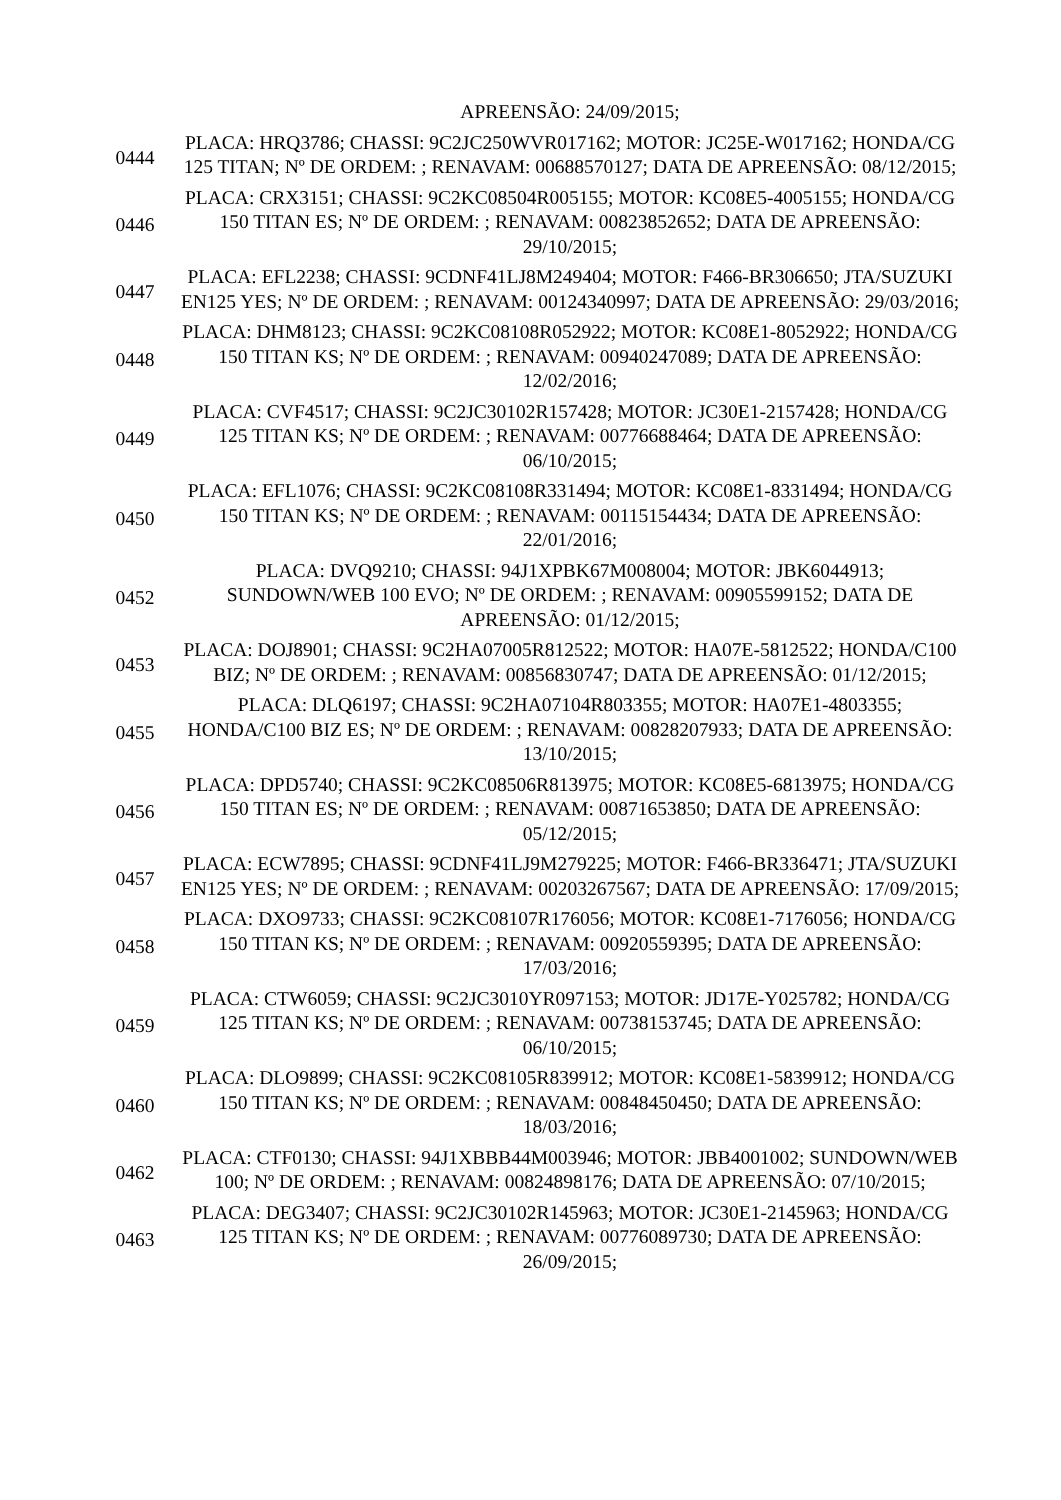| | APREENSÃO: 24/09/2015; |
| 0444 | PLACA: HRQ3786; CHASSI: 9C2JC250WVR017162; MOTOR: JC25E-W017162; HONDA/CG 125 TITAN; Nº DE ORDEM: ; RENAVAM: 00688570127; DATA DE APREENSÃO: 08/12/2015; |
| 0446 | PLACA: CRX3151; CHASSI: 9C2KC08504R005155; MOTOR: KC08E5-4005155; HONDA/CG 150 TITAN ES; Nº DE ORDEM: ; RENAVAM: 00823852652; DATA DE APREENSÃO: 29/10/2015; |
| 0447 | PLACA: EFL2238; CHASSI: 9CDNF41LJ8M249404; MOTOR: F466-BR306650; JTA/SUZUKI EN125 YES; Nº DE ORDEM: ; RENAVAM: 00124340997; DATA DE APREENSÃO: 29/03/2016; |
| 0448 | PLACA: DHM8123; CHASSI: 9C2KC08108R052922; MOTOR: KC08E1-8052922; HONDA/CG 150 TITAN KS; Nº DE ORDEM: ; RENAVAM: 00940247089; DATA DE APREENSÃO: 12/02/2016; |
| 0449 | PLACA: CVF4517; CHASSI: 9C2JC30102R157428; MOTOR: JC30E1-2157428; HONDA/CG 125 TITAN KS; Nº DE ORDEM: ; RENAVAM: 00776688464; DATA DE APREENSÃO: 06/10/2015; |
| 0450 | PLACA: EFL1076; CHASSI: 9C2KC08108R331494; MOTOR: KC08E1-8331494; HONDA/CG 150 TITAN KS; Nº DE ORDEM: ; RENAVAM: 00115154434; DATA DE APREENSÃO: 22/01/2016; |
| 0452 | PLACA: DVQ9210; CHASSI: 94J1XPBK67M008004; MOTOR: JBK6044913; SUNDOWN/WEB 100 EVO; Nº DE ORDEM: ; RENAVAM: 00905599152; DATA DE APREENSÃO: 01/12/2015; |
| 0453 | PLACA: DOJ8901; CHASSI: 9C2HA07005R812522; MOTOR: HA07E-5812522; HONDA/C100 BIZ; Nº DE ORDEM: ; RENAVAM: 00856830747; DATA DE APREENSÃO: 01/12/2015; |
| 0455 | PLACA: DLQ6197; CHASSI: 9C2HA07104R803355; MOTOR: HA07E1-4803355; HONDA/C100 BIZ ES; Nº DE ORDEM: ; RENAVAM: 00828207933; DATA DE APREENSÃO: 13/10/2015; |
| 0456 | PLACA: DPD5740; CHASSI: 9C2KC08506R813975; MOTOR: KC08E5-6813975; HONDA/CG 150 TITAN ES; Nº DE ORDEM: ; RENAVAM: 00871653850; DATA DE APREENSÃO: 05/12/2015; |
| 0457 | PLACA: ECW7895; CHASSI: 9CDNF41LJ9M279225; MOTOR: F466-BR336471; JTA/SUZUKI EN125 YES; Nº DE ORDEM: ; RENAVAM: 00203267567; DATA DE APREENSÃO: 17/09/2015; |
| 0458 | PLACA: DXO9733; CHASSI: 9C2KC08107R176056; MOTOR: KC08E1-7176056; HONDA/CG 150 TITAN KS; Nº DE ORDEM: ; RENAVAM: 00920559395; DATA DE APREENSÃO: 17/03/2016; |
| 0459 | PLACA: CTW6059; CHASSI: 9C2JC3010YR097153; MOTOR: JD17E-Y025782; HONDA/CG 125 TITAN KS; Nº DE ORDEM: ; RENAVAM: 00738153745; DATA DE APREENSÃO: 06/10/2015; |
| 0460 | PLACA: DLO9899; CHASSI: 9C2KC08105R839912; MOTOR: KC08E1-5839912; HONDA/CG 150 TITAN KS; Nº DE ORDEM: ; RENAVAM: 00848450450; DATA DE APREENSÃO: 18/03/2016; |
| 0462 | PLACA: CTF0130; CHASSI: 94J1XBBB44M003946; MOTOR: JBB4001002; SUNDOWN/WEB 100; Nº DE ORDEM: ; RENAVAM: 00824898176; DATA DE APREENSÃO: 07/10/2015; |
| 0463 | PLACA: DEG3407; CHASSI: 9C2JC30102R145963; MOTOR: JC30E1-2145963; HONDA/CG 125 TITAN KS; Nº DE ORDEM: ; RENAVAM: 00776089730; DATA DE APREENSÃO: 26/09/2015; |